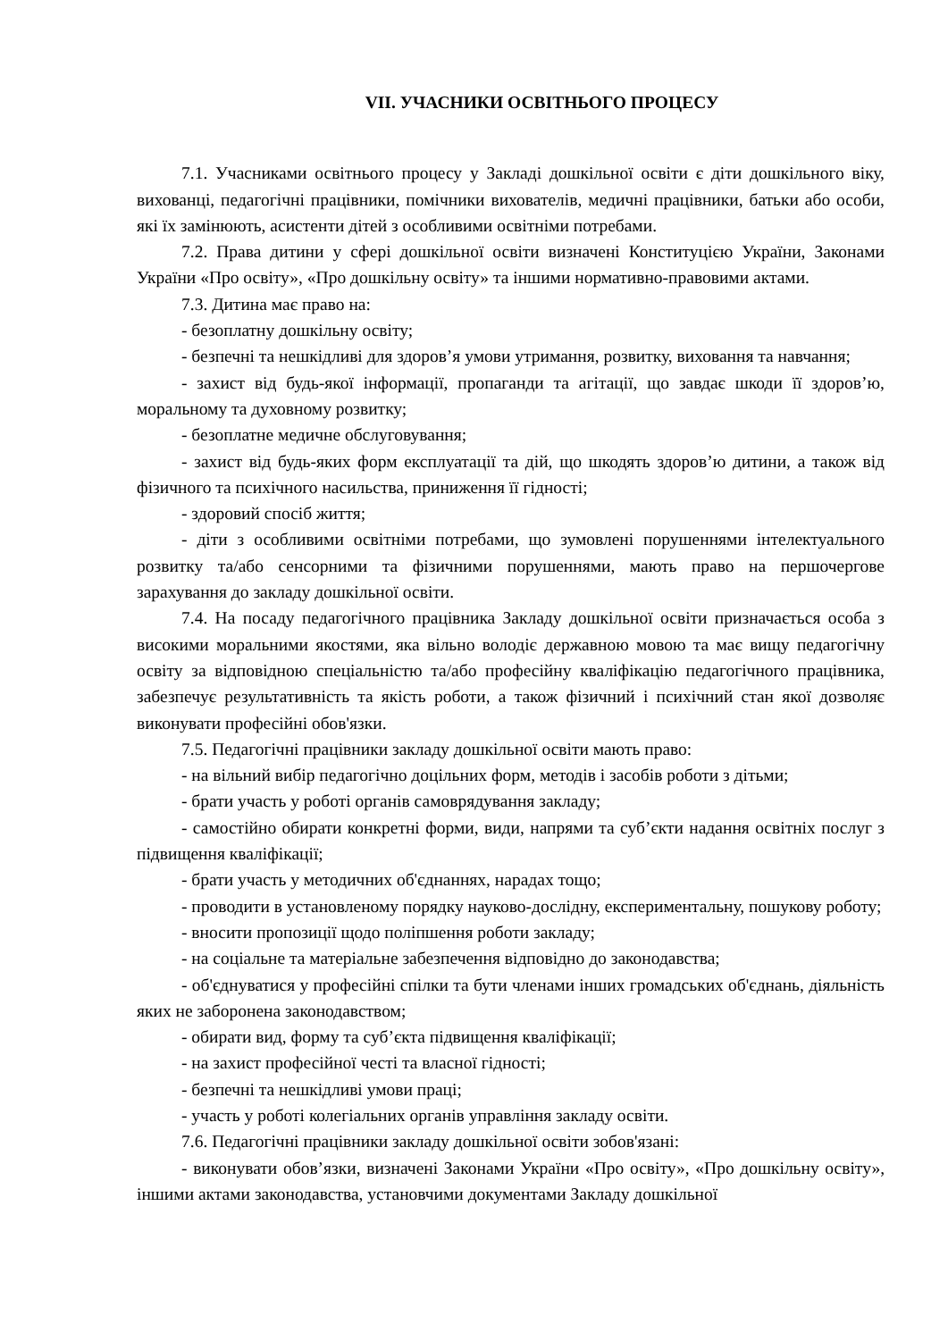VII. УЧАСНИКИ ОСВІТНЬОГО ПРОЦЕСУ
7.1. Учасниками освітнього процесу у Закладі дошкільної освіти є діти дошкільного віку, вихованці, педагогічні працівники, помічники вихователів, медичні працівники, батьки або особи, які їх замінюють, асистенти дітей з особливими освітніми потребами.
7.2. Права дитини у сфері дошкільної освіти визначені Конституцією України, Законами України «Про освіту», «Про дошкільну освіту» та іншими нормативно-правовими актами.
7.3. Дитина має право на:
- безоплатну дошкільну освіту;
- безпечні та нешкідливі для здоров’я умови утримання, розвитку, виховання та навчання;
- захист від будь-якої інформації, пропаганди та агітації, що завдає шкоди її здоров’ю, моральному та духовному розвитку;
- безоплатне медичне обслуговування;
- захист від будь-яких форм експлуатації та дій, що шкодять здоров’ю дитини, а також від фізичного та психічного насильства, приниження її гідності;
- здоровий спосіб життя;
- діти з особливими освітніми потребами, що зумовлені порушеннями інтелектуального розвитку та/або сенсорними та фізичними порушеннями, мають право на першочергове зарахування до закладу дошкільної освіти.
7.4. На посаду педагогічного працівника Закладу дошкільної освіти призначається особа з високими моральними якостями, яка вільно володіє державною мовою та має вищу педагогічну освіту за відповідною спеціальністю та/або професійну кваліфікацію педагогічного працівника, забезпечує результативність та якість роботи, а також фізичний і психічний стан якої дозволяє виконувати професійні обов'язки.
7.5. Педагогічні працівники закладу дошкільної освіти мають право:
- на вільний вибір педагогічно доцільних форм, методів і засобів роботи з дітьми;
- брати участь у роботі органів самоврядування закладу;
- самостійно обирати конкретні форми, види, напрями та суб’єкти надання освітніх послуг з підвищення кваліфікації;
- брати участь у методичних об'єднаннях, нарадах тощо;
- проводити в установленому порядку науково-дослідну, експериментальну, пошукову роботу;
- вносити пропозиції щодо поліпшення роботи закладу;
- на соціальне та матеріальне забезпечення відповідно до законодавства;
- об'єднуватися у професійні спілки та бути членами інших громадських об'єднань, діяльність яких не заборонена законодавством;
- обирати вид, форму та суб’єкта підвищення кваліфікації;
- на захист професійної честі та власної гідності;
- безпечні та нешкідливі умови праці;
- участь у роботі колегіальних органів управління закладу освіти.
7.6. Педагогічні працівники закладу дошкільної освіти зобов'язані:
- виконувати обов’язки, визначені Законами України «Про освіту», «Про дошкільну освіту», іншими актами законодавства, установчими документами Закладу дошкільної